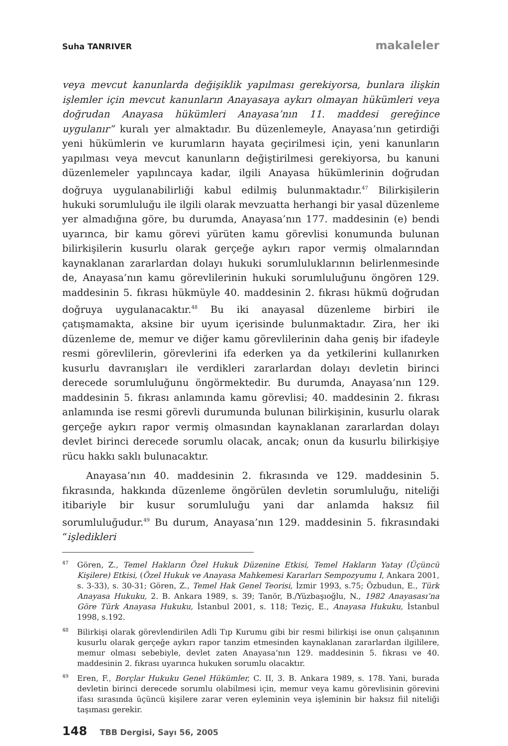Suha TANRIVER makaleler
veya mevcut kanunlarda değişiklik yapılması gerekiyorsa, bunlara ilişkin işlemler için mevcut kanunların Anayasaya aykırı olmayan hükümleri veya doğrudan Anayasa hükümleri Anayasa’nın 11. maddesi gereğince uygulanır” kuralı yer almaktadır. Bu düzenlemeyle, Anayasa’nın getirdiği yeni hükümlerin ve kurumların hayata geçirilmesi için, yeni kanunların yapılması veya mevcut kanunların değiştirilmesi gerekiyorsa, bu kanuni düzenlemeler yapılıncaya kadar, ilgili Anayasa hükümlerinin doğrudan doğruya uygulanabilirliği kabul edilmiş bulunmaktadır.<sup>47</sup> Bilirkişilerin hukuki sorumluluğu ile ilgili olarak mevzuatta herhangi bir yasal düzenleme yer almadığına göre, bu durumda, Anayasa’nın 177. maddesinin (e) bendi uyarınca, bir kamu görevi yürüten kamu görevlisi konumunda bulunan bilirkişilerin kusurlu olarak gerçeğe aykırı rapor vermiş olmalarından kaynaklanan zararlardan dolayı hukuki sorumluluklarının belirlenmesinde de, Anayasa’nın kamu görevlilerinin hukuki sorumluluğunu öngören 129. maddesinin 5. fıkrası hükmüyle 40. maddesinin 2. fıkrası hükmü doğrudan doğruya uygulanacaktır.<sup>48</sup> Bu iki anayasal düzenleme birbiri ile çatışmamakta, aksine bir uyum içerisinde bulunmaktadır. Zira, her iki düzenleme de, memur ve diğer kamu görevlilerinin daha geniş bir ifadeyle resmi görevlilerin, görevlerini ifa ederken ya da yetkilerini kullanırken kusurlu davranışları ile verdikleri zararlardan dolayı devletin birinci derecede sorumluluğunu öngörmektedir. Bu durumda, Anayasa’nın 129. maddesinin 5. fıkrası anlamında kamu görevlisi; 40. maddesinin 2. fıkrası anlamında ise resmi görevli durumunda bulunan bilirkişinin, kusurlu olarak gerçeğe aykırı rapor vermiş olmasından kaynaklanan zararlardan dolayı devlet birinci derecede sorumlu olacak, ancak; onun da kusurlu bilirkişiye rücu hakkı saklı bulunacaktır.
Anayasa’nın 40. maddesinin 2. fıkrasında ve 129. maddesinin 5. fıkrasında, hakkında düzenleme öngörülen devletin sorumluluğu, niteliği itibariyle bir kusur sorumluluğu yani dar anlamda haksız fiil sorumluluğudur.<sup>49</sup> Bu durum, Anayasa’nın 129. maddesinin 5. fıkrasındaki “işledikleri
<sup>47</sup> Gören, Z., Temel Hakların Özel Hukuk Düzenine Etkisi, Temel Hakların Yatay (Üçüncü Kişilere) Etkisi, (Özel Hukuk ve Anayasa Mahkemesi Kararları Sempozyumu I, Ankara 2001, s. 3-33), s. 30-31; Gören, Z., Temel Hak Genel Teorisi, İzmir 1993, s.75; Özbudun, E., Türk Anayasa Hukuku, 2. B. Ankara 1989, s. 39; Tanör, B./Yüzbaşıoğlu, N., 1982 Anayasası’na Göre Türk Anayasa Hukuku, İstanbul 2001, s. 118; Teziç, E., Anayasa Hukuku, İstanbul 1998, s.192.
<sup>48</sup> Bilirkişi olarak görevlendirilen Adli Tıp Kurumu gibi bir resmi bilirkişi ise onun çalışanının kusurlu olarak gerçeğe aykırı rapor tanzim etmesinden kaynaklanan zararlardan ilgililere, memur olması sebebiyle, devlet zaten Anayasa’nın 129. maddesinin 5. fıkrası ve 40. maddesinin 2. fıkrası uyarınca hukuken sorumlu olacaktır.
<sup>49</sup> Eren, F., Borçlar Hukuku Genel Hükümler, C. II, 3. B. Ankara 1989, s. 178. Yani, burada devletin birinci derecede sorumlu olabilmesi için, memur veya kamu görevlisinin görevini ifası sırasında üçüncü kişilere zarar veren eyleminin veya işleminin bir haksız fiil niteliği taşıması gerekir.
148 TBB Dergisi, Sayı 56, 2005